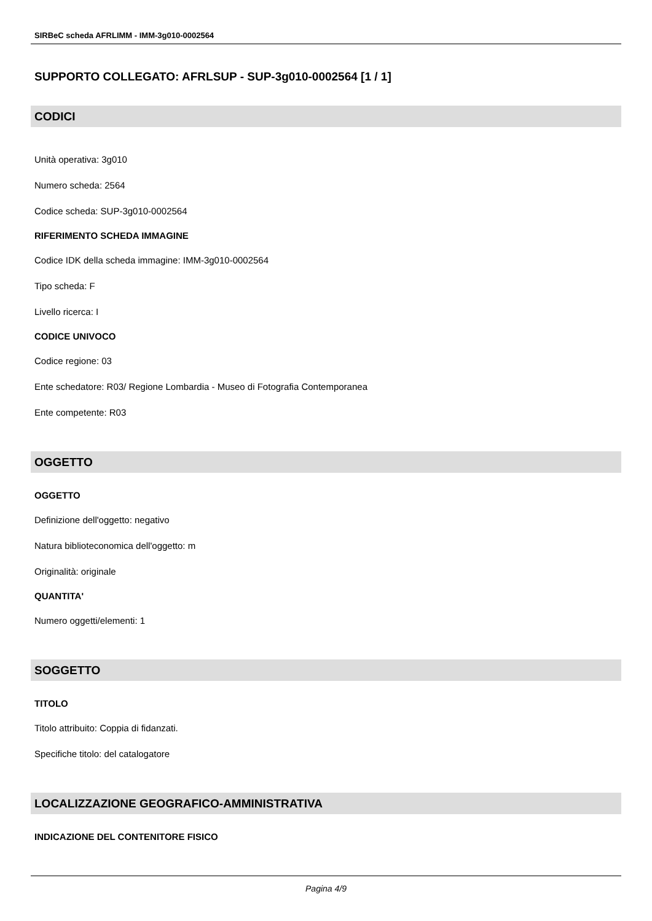SIRBeC scheda AFRLIMM - IMM-3g010-0002564
SUPPORTO COLLEGATO: AFRLSUP - SUP-3g010-0002564 [1 / 1]
CODICI
Unità operativa: 3g010
Numero scheda: 2564
Codice scheda: SUP-3g010-0002564
RIFERIMENTO SCHEDA IMMAGINE
Codice IDK della scheda immagine: IMM-3g010-0002564
Tipo scheda: F
Livello ricerca: I
CODICE UNIVOCO
Codice regione: 03
Ente schedatore: R03/ Regione Lombardia - Museo di Fotografia Contemporanea
Ente competente: R03
OGGETTO
OGGETTO
Definizione dell'oggetto: negativo
Natura biblioteconomica dell'oggetto: m
Originalità: originale
QUANTITA'
Numero oggetti/elementi: 1
SOGGETTO
TITOLO
Titolo attribuito: Coppia di fidanzati.
Specifiche titolo: del catalogatore
LOCALIZZAZIONE GEOGRAFICO-AMMINISTRATIVA
INDICAZIONE DEL CONTENITORE FISICO
Pagina 4/9